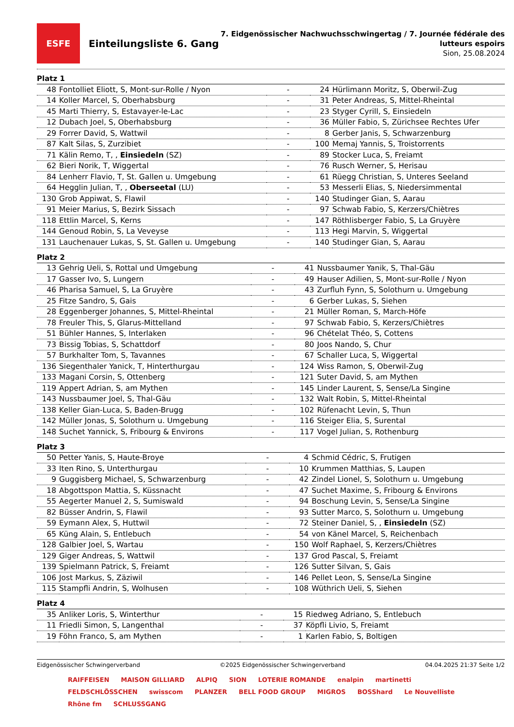ESFE
Einteilungsliste 6. Gang
7. Eidgenössischer Nachwuchsschwingertag / 7. Journée fédérale des
lutteurs espoirs
Sion, 25.08.2024
Platz 1
| 48 | Fontolliet Eliott, S, Mont-sur-Rolle / Nyon | - | 24 | Hürlimann Moritz, S, Oberwil-Zug |
| 14 | Koller Marcel, S, Oberhabsburg | - | 31 | Peter Andreas, S, Mittel-Rheintal |
| 45 | Marti Thierry, S, Estavayer-le-Lac | - | 23 | Styger Cyrill, S, Einsiedeln |
| 12 | Dubach Joel, S, Oberhabsburg | - | 36 | Müller Fabio, S, Zürichsee Rechtes Ufer |
| 29 | Forrer David, S, Wattwil | - | 8 | Gerber Janis, S, Schwarzenburg |
| 87 | Kalt Silas, S, Zurzibiet | - | 100 | Memaj Yannis, S, Troistorrents |
| 71 | Kälin Remo, T, , Einsiedeln (SZ) | - | 89 | Stocker Luca, S, Freiamt |
| 62 | Bieri Norik, T, Wiggertal | - | 76 | Rusch Werner, S, Herisau |
| 84 | Lenherr Flavio, T, St. Gallen u. Umgebung | - | 61 | Rüegg Christian, S, Unteres Seeland |
| 64 | Hegglin Julian, T, , Oberseetal (LU) | - | 53 | Messerli Elias, S, Niedersimmental |
| 130 | Grob Appiwat, S, Flawil | - | 140 | Studinger Gian, S, Aarau |
| 91 | Meier Marius, S, Bezirk Sissach | - | 97 | Schwab Fabio, S, Kerzers/Chiètres |
| 118 | Ettlin Marcel, S, Kerns | - | 147 | Röthlisberger Fabio, S, La Gruyère |
| 144 | Genoud Robin, S, La Veveyse | - | 113 | Hegi Marvin, S, Wiggertal |
| 131 | Lauchenauer Lukas, S, St. Gallen u. Umgebung | - | 140 | Studinger Gian, S, Aarau |
Platz 2
| 13 | Gehrig Ueli, S, Rottal und Umgebung | - | 41 | Nussbaumer Yanik, S, Thal-Gäu |
| 17 | Gasser Ivo, S, Lungern | - | 49 | Hauser Adilien, S, Mont-sur-Rolle / Nyon |
| 46 | Pharisa Samuel, S, La Gruyère | - | 43 | Zurfluh Fynn, S, Solothurn u. Umgebung |
| 25 | Fitze Sandro, S, Gais | - | 6 | Gerber Lukas, S, Siehen |
| 28 | Eggenberger Johannes, S, Mittel-Rheintal | - | 21 | Müller Roman, S, March-Höfe |
| 78 | Freuler This, S, Glarus-Mittelland | - | 97 | Schwab Fabio, S, Kerzers/Chiètres |
| 51 | Bühler Hannes, S, Interlaken | - | 96 | Chételat Théo, S, Cottens |
| 73 | Bissig Tobias, S, Schattdorf | - | 80 | Joos Nando, S, Chur |
| 57 | Burkhalter Tom, S, Tavannes | - | 67 | Schaller Luca, S, Wiggertal |
| 136 | Siegenthaler Yanick, T, Hinterthurgau | - | 124 | Wiss Ramon, S, Oberwil-Zug |
| 133 | Magani Corsin, S, Ottenberg | - | 121 | Suter David, S, am Mythen |
| 119 | Appert Adrian, S, am Mythen | - | 145 | Linder Laurent, S, Sense/La Singine |
| 143 | Nussbaumer Joel, S, Thal-Gäu | - | 132 | Walt Robin, S, Mittel-Rheintal |
| 138 | Keller Gian-Luca, S, Baden-Brugg | - | 102 | Rüfenacht Levin, S, Thun |
| 142 | Müller Jonas, S, Solothurn u. Umgebung | - | 116 | Steiger Elia, S, Surental |
| 148 | Suchet Yannick, S, Fribourg & Environs | - | 117 | Vogel Julian, S, Rothenburg |
Platz 3
| 50 | Petter Yanis, S, Haute-Broye | - | 4 | Schmid Cédric, S, Frutigen |
| 33 | Iten Rino, S, Unterthurgau | - | 10 | Krummen Matthias, S, Laupen |
| 9 | Guggisberg Michael, S, Schwarzenburg | - | 42 | Zindel Lionel, S, Solothurn u. Umgebung |
| 18 | Abgottspon Mattia, S, Küssnacht | - | 47 | Suchet Maxime, S, Fribourg & Environs |
| 55 | Aegerter Manuel 2, S, Sumiswald | - | 94 | Boschung Levin, S, Sense/La Singine |
| 82 | Büsser Andrin, S, Flawil | - | 93 | Sutter Marco, S, Solothurn u. Umgebung |
| 59 | Eymann Alex, S, Huttwil | - | 72 | Steiner Daniel, S, , Einsiedeln (SZ) |
| 65 | Küng Alain, S, Entlebuch | - | 54 | von Känel Marcel, S, Reichenbach |
| 128 | Galbier Joel, S, Wartau | - | 150 | Wolf Raphael, S, Kerzers/Chiètres |
| 129 | Giger Andreas, S, Wattwil | - | 137 | Grod Pascal, S, Freiamt |
| 139 | Spielmann Patrick, S, Freiamt | - | 126 | Sutter Silvan, S, Gais |
| 106 | Jost Markus, S, Zäziwil | - | 146 | Pellet Leon, S, Sense/La Singine |
| 115 | Stampfli Andrin, S, Wolhusen | - | 108 | Wüthrich Ueli, S, Siehen |
Platz 4
| 35 | Anliker Loris, S, Winterthur | - | 15 | Riedweg Adriano, S, Entlebuch |
| 11 | Friedli Simon, S, Langenthal | - | 37 | Köpfli Livio, S, Freiamt |
| 19 | Föhn Franco, S, am Mythen | - | 1 | Karlen Fabio, S, Boltigen |
Eidgenössischer Schwingerverband ©2025 Eidgenössischer Schwingerverband 04.04.2025 21:37 Seite 1/2
RAIFFEISEN MAISON GILLIARD ALPIQ SION LOTERIE ROMANDE enalpin martinetti FELDSCHLÖSSCHEN swisscom PLANZER BELL FOOD GROUP MIGROS BOSShard Le Nouvelliste Rhône fm SCHLUSSGANG